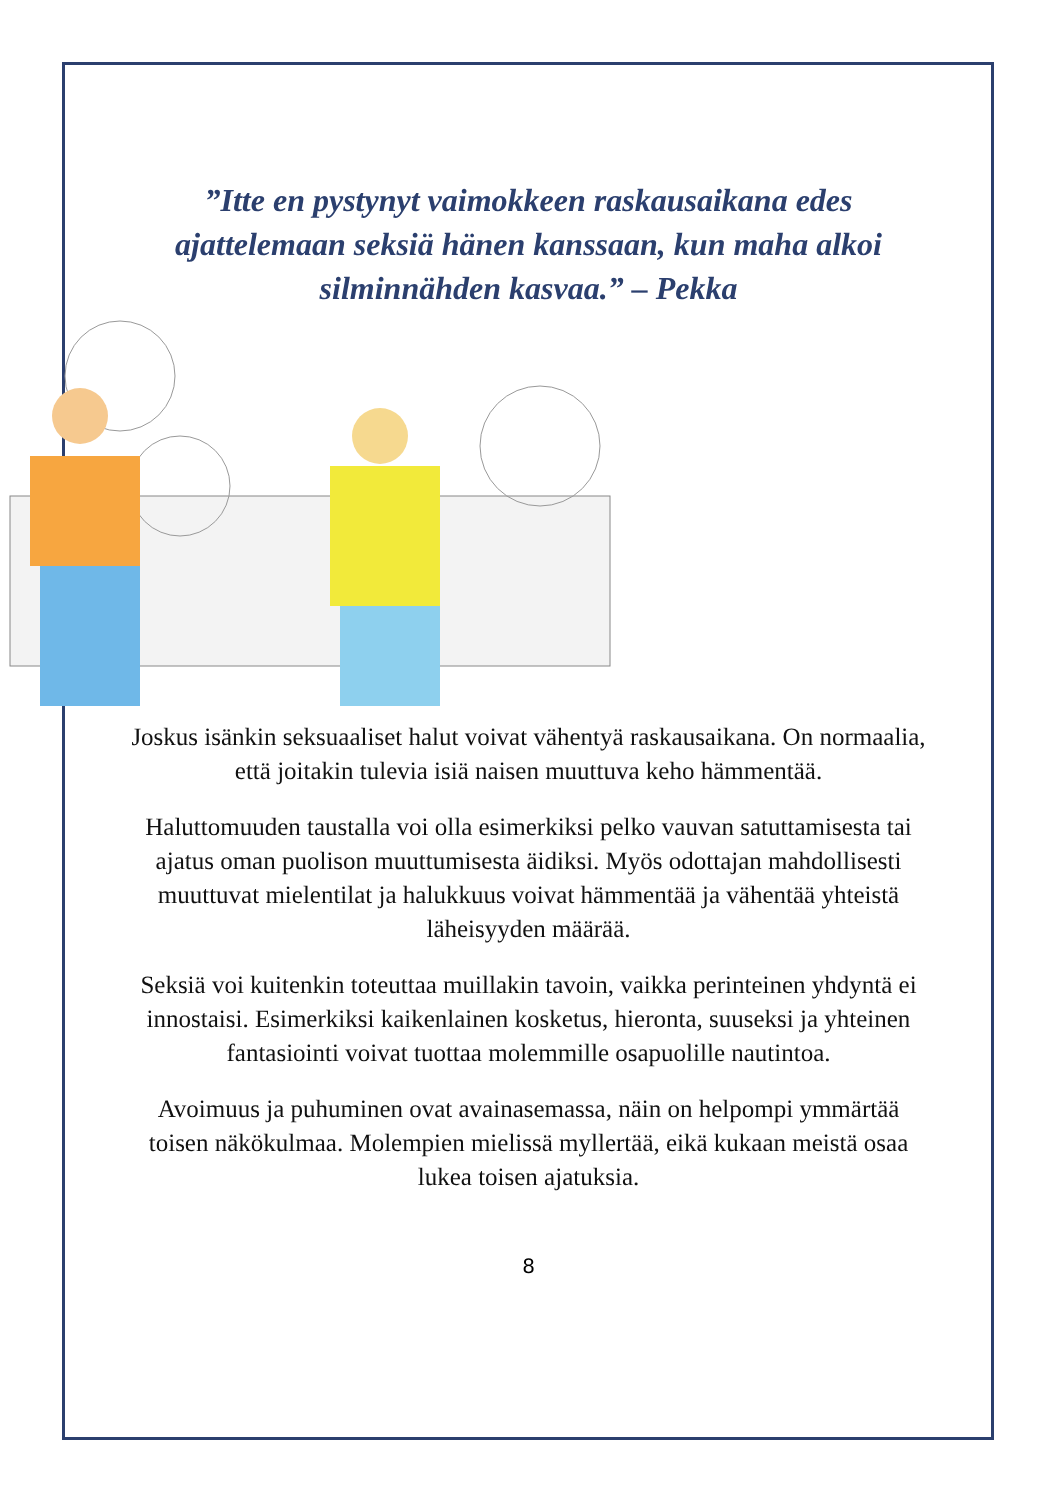”Itte en pystynyt vaimokkeen raskausaikana edes ajattelemaan seksiä hänen kanssaan, kun maha alkoi silminnähden kasvaa.” – Pekka
Joskus isänkin seksuaaliset halut voivat vähentyä raskausaikana. On normaalia, että joitakin tulevia isiä naisen muuttuva keho hämmentää.
Haluttomuuden taustalla voi olla esimerkiksi pelko vauvan satuttamisesta tai ajatus oman puolison muuttumisesta äidiksi. Myös odottajan mahdollisesti muuttuvat mielentilat ja halukkuus voivat hämmentää ja vähentää yhteistä läheisyyden määrää.
Seksiä voi kuitenkin toteuttaa muillakin tavoin, vaikka perinteinen yhdyntä ei innostaisi. Esimerkiksi kaikenlainen kosketus, hieronta, suuseksi ja yhteinen fantasiointi voivat tuottaa molemmille osapuolille nautintoa.
Avoimuus ja puhuminen ovat avainasemassa, näin on helpompi ymmärtää toisen näkökulmaa. Molempien mielissä myllertää, eikä kukaan meistä osaa lukea toisen ajatuksia.
8